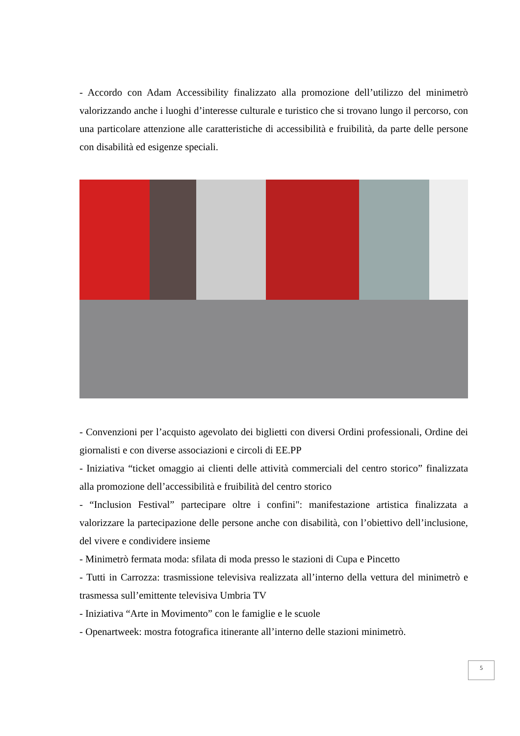- Accordo con Adam Accessibility finalizzato alla promozione dell’utilizzo del minimetrò valorizzando anche i luoghi d’interesse culturale e turistico che si trovano lungo il percorso, con una particolare attenzione alle caratteristiche di accessibilità e fruibilità, da parte delle persone con disabilità ed esigenze speciali.
- Convenzioni per l’acquisto agevolato dei biglietti con diversi Ordini professionali, Ordine dei giornalisti e con diverse associazioni e circoli di EE.PP
- Iniziativa “ticket omaggio ai clienti delle attività commerciali del centro storico” finalizzata alla promozione dell’accessibilità e fruibilità del centro storico
- “Inclusion Festival” partecipare oltre i confini": manifestazione artistica finalizzata a valorizzare la partecipazione delle persone anche con disabilità, con l’obiettivo dell’inclusione, del vivere e condividere insieme
- Minimetrò fermata moda: sfilata di moda presso le stazioni di Cupa e Pincetto
- Tutti in Carrozza: trasmissione televisiva realizzata all’interno della vettura del minimetrò e trasmessa sull’emittente televisiva Umbria TV
- Iniziativa “Arte in Movimento” con le famiglie e le scuole
- Openartweek: mostra fotografica itinerante all’interno delle stazioni minimetrò.
5